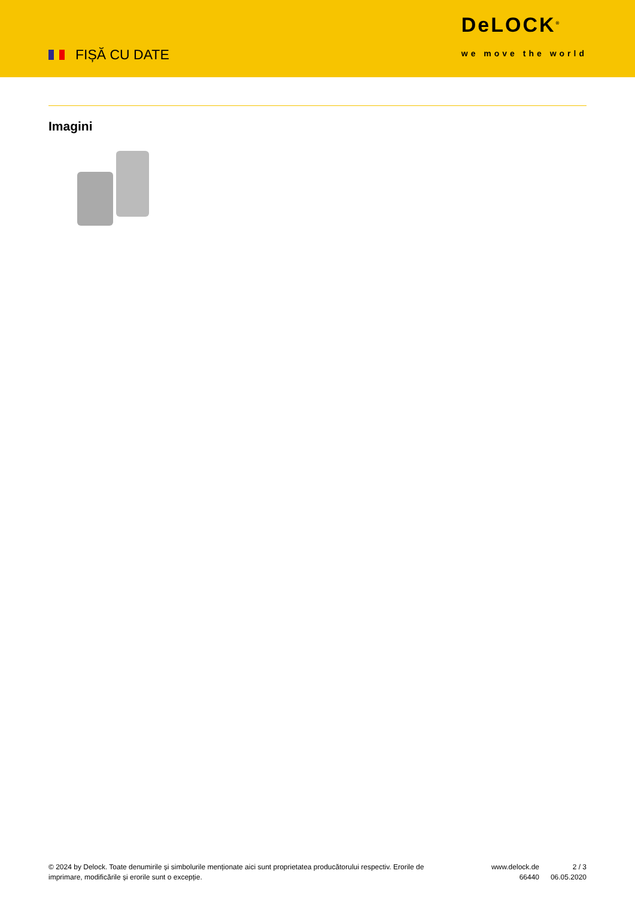FIȘĂ CU DATE
DeLOCK<sup>®</sup>
we move the world
Imagini
© 2024 by Delock. Toate denumirile și simbolurile menționate aici sunt proprietatea producătorului respectiv. Erorile de imprimare, modificările și erorile sunt o excepție.
www.delock.de
66440
2 / 3
06.05.2020